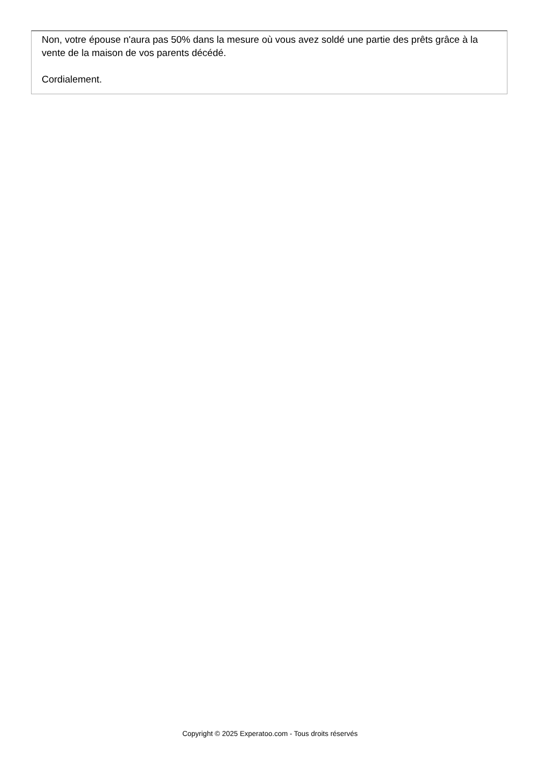Non, votre épouse n'aura pas 50% dans la mesure où vous avez soldé une partie des prêts grâce à la vente de la maison de vos parents décédé.
Cordialement.
Copyright © 2025 Experatoo.com - Tous droits réservés